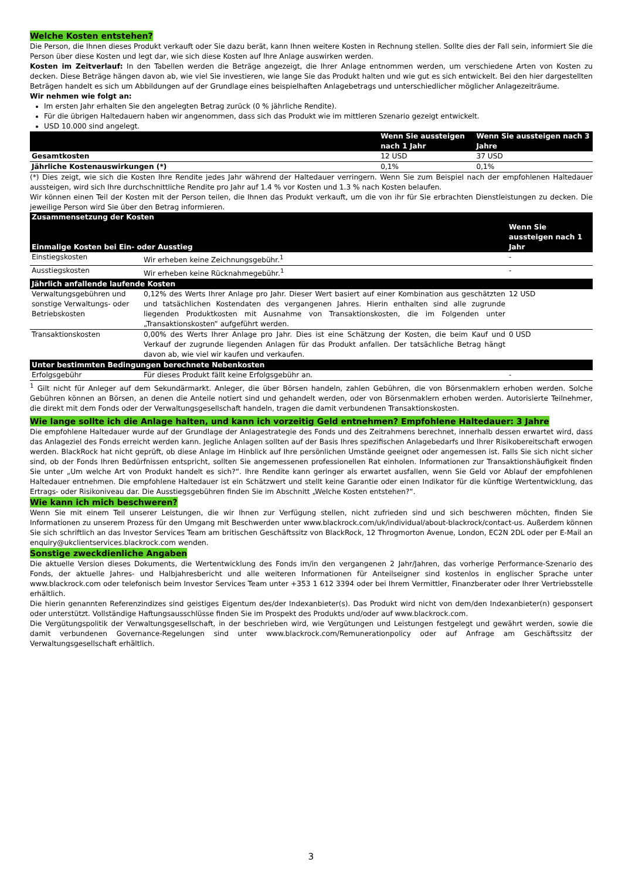Welche Kosten entstehen?
Die Person, die Ihnen dieses Produkt verkauft oder Sie dazu berät, kann Ihnen weitere Kosten in Rechnung stellen. Sollte dies der Fall sein, informiert Sie die Person über diese Kosten und legt dar, wie sich diese Kosten auf Ihre Anlage auswirken werden.
Kosten im Zeitverlauf: In den Tabellen werden die Beträge angezeigt, die Ihrer Anlage entnommen werden, um verschiedene Arten von Kosten zu decken. Diese Beträge hängen davon ab, wie viel Sie investieren, wie lange Sie das Produkt halten und wie gut es sich entwickelt. Bei den hier dargestellten Beträgen handelt es sich um Abbildungen auf der Grundlage eines beispielhaften Anlagebetrags und unterschiedlicher möglicher Anlagezeiträume.
Wir nehmen wie folgt an:
Im ersten Jahr erhalten Sie den angelegten Betrag zurück (0 % jährliche Rendite).
Für die übrigen Haltedauern haben wir angenommen, dass sich das Produkt wie im mittleren Szenario gezeigt entwickelt.
USD 10.000 sind angelegt.
| | Wenn Sie aussteigen nach 1 Jahr | Wenn Sie aussteigen nach 3 Jahre |
| --- | --- | --- |
| Gesamtkosten | 12 USD | 37 USD |
| Jährliche Kostenauswirkungen (*) | 0,1% | 0,1% |
(*) Dies zeigt, wie sich die Kosten Ihre Rendite jedes Jahr während der Haltedauer verringern. Wenn Sie zum Beispiel nach der empfohlenen Haltedauer aussteigen, wird sich Ihre durchschnittliche Rendite pro Jahr auf 1.4 % vor Kosten und 1.3 % nach Kosten belaufen.
Wir können einen Teil der Kosten mit der Person teilen, die Ihnen das Produkt verkauft, um die von ihr für Sie erbrachten Dienstleistungen zu decken. Die jeweilige Person wird Sie über den Betrag informieren.
| Zusammensetzung der Kosten | | |
| --- | --- | --- |
| Einmalige Kosten bei Ein- oder Ausstieg | | Wenn Sie aussteigen nach 1 Jahr |
| Einstiegskosten | Wir erheben keine Zeichnungsgebühr.<sup>1</sup> | - |
| Ausstiegskosten | Wir erheben keine Rücknahmegebühr.<sup>1</sup> | - |
| Jährlich anfallende laufende Kosten | | |
| Verwaltungsgebühren und sonstige Verwaltungs- oder Betriebskosten | 0,12% des Werts Ihrer Anlage pro Jahr. Dieser Wert basiert auf einer Kombination aus geschätzten und tatsächlichen Kostendaten des vergangenen Jahres. Hierin enthalten sind alle zugrunde liegenden Produktkosten mit Ausnahme von Transaktionskosten, die im Folgenden unter „Transaktionskosten“ aufgeführt werden. | 12 USD |
| Transaktionskosten | 0,00% des Werts Ihrer Anlage pro Jahr. Dies ist eine Schätzung der Kosten, die beim Kauf und Verkauf der zugrunde liegenden Anlagen für das Produkt anfallen. Der tatsächliche Betrag hängt davon ab, wie viel wir kaufen und verkaufen. | 0 USD |
| Unter bestimmten Bedingungen berechnete Nebenkosten | | |
| Erfolgsgebühr | Für dieses Produkt fällt keine Erfolgsgebühr an. | - |
<sup>1</sup> Gilt nicht für Anleger auf dem Sekundärmarkt. Anleger, die über Börsen handeln, zahlen Gebühren, die von Börsenmaklern erhoben werden. Solche Gebühren können an Börsen, an denen die Anteile notiert sind und gehandelt werden, oder von Börsenmaklern erhoben werden. Autorisierte Teilnehmer, die direkt mit dem Fonds oder der Verwaltungsgesellschaft handeln, tragen die damit verbundenen Transaktionskosten.
Wie lange sollte ich die Anlage halten, und kann ich vorzeitig Geld entnehmen? Empfohlene Haltedauer: 3 Jahre
Die empfohlene Haltedauer wurde auf der Grundlage der Anlagestrategie des Fonds und des Zeitrahmens berechnet, innerhalb dessen erwartet wird, dass das Anlageziel des Fonds erreicht werden kann. Jegliche Anlagen sollten auf der Basis Ihres spezifischen Anlagebedarfs und Ihrer Risikobereitschaft erwogen werden. BlackRock hat nicht geprüft, ob diese Anlage im Hinblick auf Ihre persönlichen Umstände geeignet oder angemessen ist. Falls Sie sich nicht sicher sind, ob der Fonds Ihren Bedürfnissen entspricht, sollten Sie angemessenen professionellen Rat einholen. Informationen zur Transaktionshäufigkeit finden Sie unter „Um welche Art von Produkt handelt es sich?“. Ihre Rendite kann geringer als erwartet ausfallen, wenn Sie Geld vor Ablauf der empfohlenen Haltedauer entnehmen. Die empfohlene Haltedauer ist ein Schätzwert und stellt keine Garantie oder einen Indikator für die künftige Wertentwicklung, das Ertrags- oder Risikoniveau dar. Die Ausstiegsgebühren finden Sie im Abschnitt „Welche Kosten entstehen?“.
Wie kann ich mich beschweren?
Wenn Sie mit einem Teil unserer Leistungen, die wir Ihnen zur Verfügung stellen, nicht zufrieden sind und sich beschweren möchten, finden Sie Informationen zu unserem Prozess für den Umgang mit Beschwerden unter www.blackrock.com/uk/individual/about-blackrock/contact-us. Außerdem können Sie sich schriftlich an das Investor Services Team am britischen Geschäftssitz von BlackRock, 12 Throgmorton Avenue, London, EC2N 2DL oder per E-Mail an enquiry@ukclientservices.blackrock.com wenden.
Sonstige zweckdienliche Angaben
Die aktuelle Version dieses Dokuments, die Wertentwicklung des Fonds im/in den vergangenen 2 Jahr/Jahren, das vorherige Performance-Szenario des Fonds, der aktuelle Jahres- und Halbjahresbericht und alle weiteren Informationen für Anteilseigner sind kostenlos in englischer Sprache unter www.blackrock.com oder telefonisch beim Investor Services Team unter +353 1 612 3394 oder bei Ihrem Vermittler, Finanzberater oder Ihrer Vertriebsstelle erhältlich.
Die hierin genannten Referenzindizes sind geistiges Eigentum des/der Indexanbieter(s). Das Produkt wird nicht von dem/den Indexanbieter(n) gesponsert oder unterstützt. Vollständige Haftungsausschlüsse finden Sie im Prospekt des Produkts und/oder auf www.blackrock.com.
Die Vergütungspolitik der Verwaltungsgesellschaft, in der beschrieben wird, wie Vergütungen und Leistungen festgelegt und gewährt werden, sowie die damit verbundenen Governance-Regelungen sind unter www.blackrock.com/Remunerationpolicy oder auf Anfrage am Geschäftssitz der Verwaltungsgesellschaft erhältlich.
3